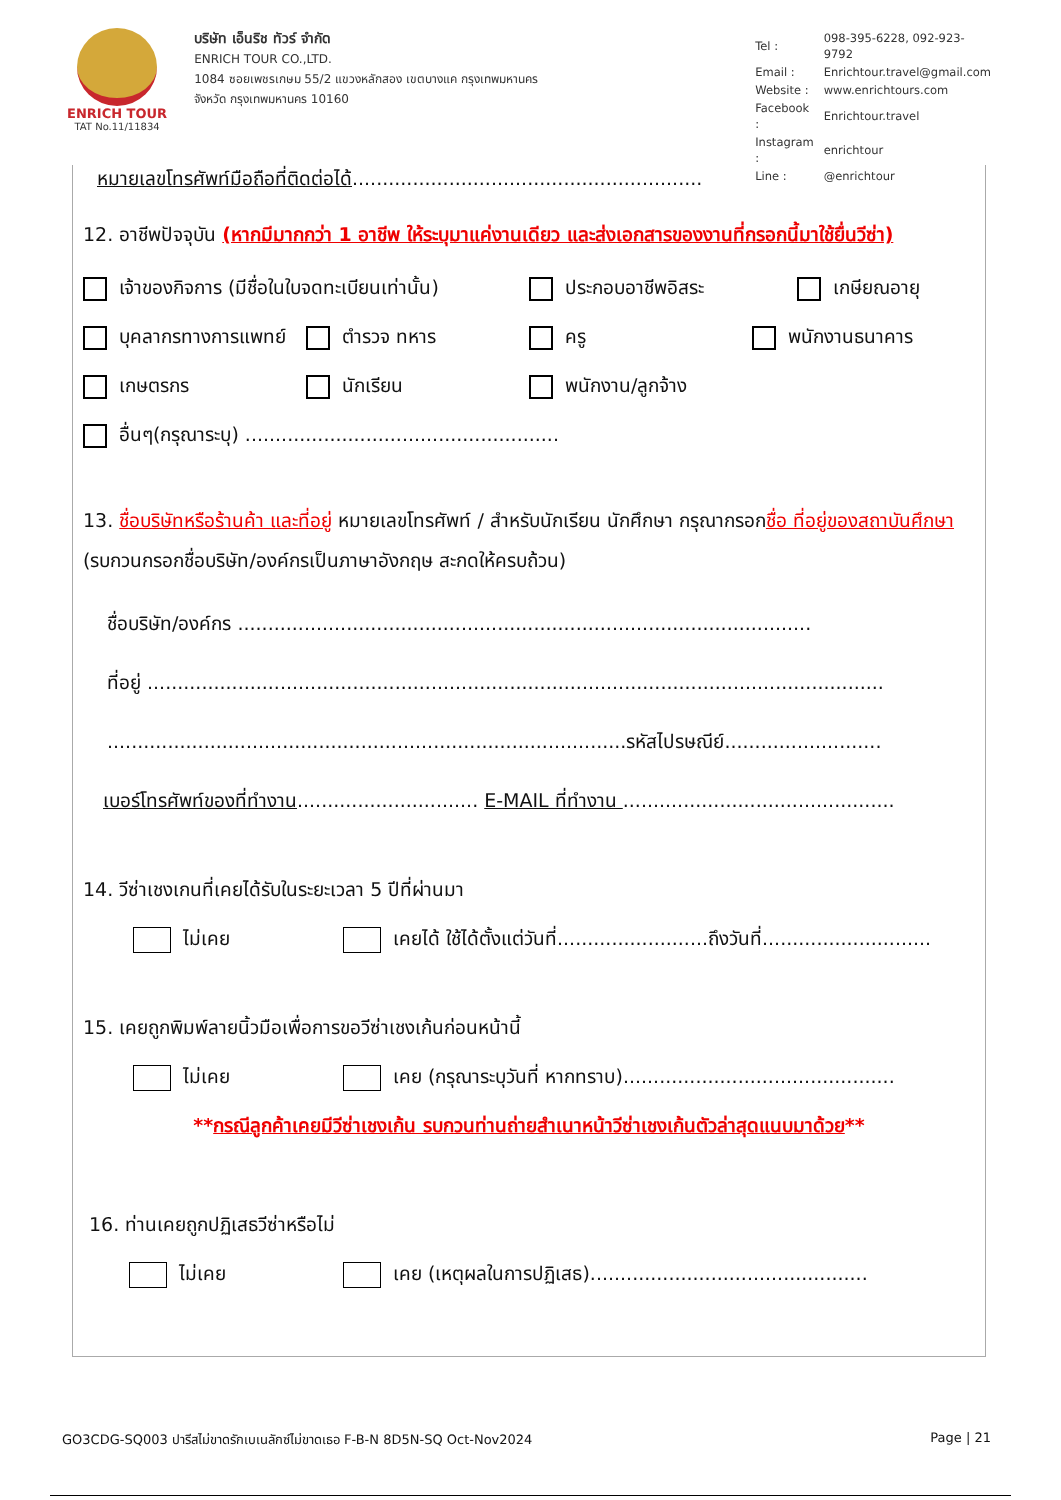ENRICH TOUR
TAT No.11/11834
บริษัท เอ็นริช ทัวร์ จำกัด
ENRICH TOUR CO.,LTD.
1084 ซอยเพชรเกษม 55/2 แขวงหลักสอง เขตบางแค กรุงเทพมหานคร
จังหวัด กรุงเทพมหานคร 10160
| Tel : | 098-395-6228, 092-923-9792 |
| Email : | Enrichtour.travel@gmail.com |
| Website : | www.enrichtours.com |
| Facebook : | Enrichtour.travel |
| Instagram : | enrichtour |
| Line : | @enrichtour |
หมายเลขโทรศัพท์มือถือที่ติดต่อได้..........................................................
12. อาชีพปัจจุบัน (หากมีมากกว่า 1 อาชีพ ให้ระบุมาแค่งานเดียว และส่งเอกสารของงานที่กรอกนี้มาใช้ยื่นวีซ่า)
เจ้าของกิจการ (มีชื่อในใบจดทะเบียนเท่านั้น) ประกอบอาชีพอิสระ เกษียณอายุ
บุคลากรทางการแพทย์ ตำรวจ ทหาร ครู พนักงานธนาคาร
เกษตรกร นักเรียน พนักงาน/ลูกจ้าง
อื่นๆ(กรุณาระบุ) ....................................................
13. ชื่อบริษัทหรือร้านค้า และที่อยู่ หมายเลขโทรศัพท์ / สำหรับนักเรียน นักศึกษา กรุณากรอกชื่อ ที่อยู่ของสถาบันศึกษา (รบกวนกรอกชื่อบริษัท/องค์กรเป็นภาษาอังกฤษ สะกดให้ครบถ้วน)
ชื่อบริษัท/องค์กร ...............................................................................................
ที่อยู่ ..........................................................................................................................
......................................................................................รหัสไปรษณีย์..........................
เบอร์โทรศัพท์ของที่ทำงาน.............................. E-MAIL ที่ทำงาน .............................................
14. วีซ่าเชงเกนที่เคยได้รับในระยะเวลา 5 ปีที่ผ่านมา
ไม่เคย เคยได้ ใช้ได้ตั้งแต่วันที่.........................ถึงวันที่............................
15. เคยถูกพิมพ์ลายนิ้วมือเพื่อการขอวีซ่าเชงเก้นก่อนหน้านี้
ไม่เคย เคย (กรุณาระบุวันที่ หากทราบ).............................................
**กรณีลูกค้าเคยมีวีซ่าเชงเก้น รบกวนท่านถ่ายสำเนาหน้าวีซ่าเชงเก้นตัวล่าสุดแนบมาด้วย**
16. ท่านเคยถูกปฏิเสธวีซ่าหรือไม่
ไม่เคย เคย (เหตุผลในการปฏิเสธ)..............................................
GO3CDG-SQ003 ปารีสไม่ขาดรักเบเนลักซ์ไม่ขาดเธอ F-B-N 8D5N-SQ Oct-Nov2024 Page | 21